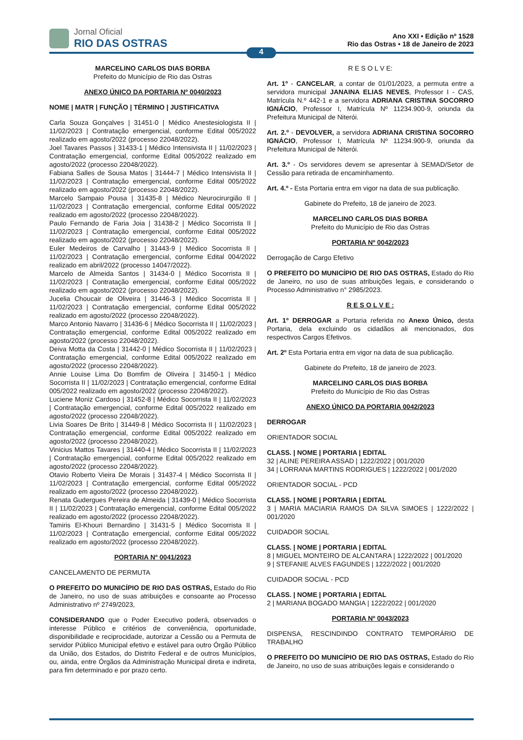Jornal Oficial
RIO DAS OSTRAS
Ano XXI • Edição nº 1528
Rio das Ostras • 18 de Janeiro de 2023
4
MARCELINO CARLOS DIAS BORBA
Prefeito do Município de Rio das Ostras
ANEXO ÚNICO DA PORTARIA Nº 0040/2023
NOME | MATR | FUNÇÃO | TÉRMINO | JUSTIFICATIVA
Carla Souza Gonçalves | 31451-0 | Médico Anestesiologista II | 11/02/2023 | Contratação emergencial, conforme Edital 005/2022 realizado em agosto/2022 (processo 22048/2022).
Joel Tavares Passos | 31433-1 | Médico Intensivista II | 11/02/2023 | Contratação emergencial, conforme Edital 005/2022 realizado em agosto/2022 (processo 22048/2022).
Fabiana Salles de Sousa Matos | 31444-7 | Médico Intensivista II | 11/02/2023 | Contratação emergencial, conforme Edital 005/2022 realizado em agosto/2022 (processo 22048/2022).
Marcelo Sampaio Pousa | 31435-8 | Médico Neurocirurgião II | 11/02/2023 | Contratação emergencial, conforme Edital 005/2022 realizado em agosto/2022 (processo 22048/2022).
Paulo Fernando de Faria Joia | 31438-2 | Médico Socorrista II | 11/02/2023 | Contratação emergencial, conforme Edital 005/2022 realizado em agosto/2022 (processo 22048/2022).
Euler Medeiros de Carvalho | 31443-9 | Médico Socorrista II | 11/02/2023 | Contratação emergencial, conforme Edital 004/2022 realizado em abril/2022 (processo 14047/2022).
Marcelo de Almeida Santos | 31434-0 | Médico Socorrista II | 11/02/2023 | Contratação emergencial, conforme Edital 005/2022 realizado em agosto/2022 (processo 22048/2022).
Jucelia Choucair de Oliveira | 31446-3 | Médico Socorrista II | 11/02/2023 | Contratação emergencial, conforme Edital 005/2022 realizado em agosto/2022 (processo 22048/2022).
Marco Antonio Navarro | 31436-6 | Médico Socorrista II | 11/02/2023 | Contratação emergencial, conforme Edital 005/2022 realizado em agosto/2022 (processo 22048/2022).
Deiva Motta da Costa | 31442-0 | Médico Socorrista II | 11/02/2023 | Contratação emergencial, conforme Edital 005/2022 realizado em agosto/2022 (processo 22048/2022).
Annie Louise Lima Do Bomfim de Oliveira | 31450-1 | Médico Socorrista II | 11/02/2023 | Contratação emergencial, conforme Edital 005/2022 realizado em agosto/2022 (processo 22048/2022).
Luciene Moniz Cardoso | 31452-8 | Médico Socorrista II | 11/02/2023 | Contratação emergencial, conforme Edital 005/2022 realizado em agosto/2022 (processo 22048/2022).
Livia Soares De Brito | 31449-8 | Médico Socorrista II | 11/02/2023 | Contratação emergencial, conforme Edital 005/2022 realizado em agosto/2022 (processo 22048/2022).
Vinicius Mattos Tavares | 31440-4 | Médico Socorrista II | 11/02/2023 | Contratação emergencial, conforme Edital 005/2022 realizado em agosto/2022 (processo 22048/2022).
Otavio Roberto Vieira De Morais | 31437-4 | Médico Socorrista II | 11/02/2023 | Contratação emergencial, conforme Edital 005/2022 realizado em agosto/2022 (processo 22048/2022).
Renata Gudergues Pereira de Almeida | 31439-0 | Médico Socorrista II | 11/02/2023 | Contratação emergencial, conforme Edital 005/2022 realizado em agosto/2022 (processo 22048/2022).
Tamiris El-Khouri Bernardino | 31431-5 | Médico Socorrista II | 11/02/2023 | Contratação emergencial, conforme Edital 005/2022 realizado em agosto/2022 (processo 22048/2022).
PORTARIA Nº 0041/2023
CANCELAMENTO DE PERMUTA
O PREFEITO DO MUNICÍPIO DE RIO DAS OSTRAS, Estado do Rio de Janeiro, no uso de suas atribuições e consoante ao Processo Administrativo nº 2749/2023,
CONSIDERANDO que o Poder Executivo poderá, observados o interesse Público e critérios de conveniência, oportunidade, disponibilidade e reciprocidade, autorizar a Cessão ou a Permuta de servidor Público Municipal efetivo e estável para outro Órgão Público da União, dos Estados, do Distrito Federal e de outros Municípios, ou, ainda, entre Órgãos da Administração Municipal direta e indireta, para fim determinado e por prazo certo.
R E S O L V E:
Art. 1º - CANCELAR, a contar de 01/01/2023, a permuta entre a servidora municipal JANAINA ELIAS NEVES, Professor I - CAS, Matrícula N.º 442-1 e a servidora ADRIANA CRISTINA SOCORRO IGNÁCIO, Professor I, Matrícula Nº 11234.900-9, oriunda da Prefeitura Municipal de Niterói.
Art. 2.º - DEVOLVER, a servidora ADRIANA CRISTINA SOCORRO IGNÁCIO, Professor I, Matrícula Nº 11234.900-9, oriunda da Prefeitura Municipal de Niterói.
Art. 3.º - Os servidores devem se apresentar à SEMAD/Setor de Cessão para retirada de encaminhamento.
Art. 4.º - Esta Portaria entra em vigor na data de sua publicação.
Gabinete do Prefeito, 18 de janeiro de 2023.
MARCELINO CARLOS DIAS BORBA
Prefeito do Município de Rio das Ostras
PORTARIA Nº 0042/2023
Derrogação de Cargo Efetivo
O PREFEITO DO MUNICÍPIO DE RIO DAS OSTRAS, Estado do Rio de Janeiro, no uso de suas atribuições legais, e considerando o Processo Administrativo n° 2985/2023.
R E S O L V E :
Art. 1º DERROGAR a Portaria referida no Anexo Único, desta Portaria, dela excluindo os cidadãos ali mencionados, dos respectivos Cargos Efetivos.
Art. 2º Esta Portaria entra em vigor na data de sua publicação.
Gabinete do Prefeito, 18 de janeiro de 2023.
MARCELINO CARLOS DIAS BORBA
Prefeito do Município de Rio das Ostras
ANEXO ÚNICO DA PORTARIA 0042/2023
DERROGAR
ORIENTADOR SOCIAL
CLASS. | NOME | PORTARIA | EDITAL
32 | ALINE PEREIRA ASSAD | 1222/2022 | 001/2020
34 | LORRANA MARTINS RODRIGUES | 1222/2022 | 001/2020
ORIENTADOR SOCIAL - PCD
CLASS. | NOME | PORTARIA | EDITAL
3 | MARIA MACIARIA RAMOS DA SILVA SIMOES | 1222/2022 | 001/2020
CUIDADOR SOCIAL
CLASS. | NOME | PORTARIA | EDITAL
8 | MIGUEL MONTEIRO DE ALCANTARA | 1222/2022 | 001/2020
9 | STEFANIE ALVES FAGUNDES | 1222/2022 | 001/2020
CUIDADOR SOCIAL - PCD
CLASS. | NOME | PORTARIA | EDITAL
2 | MARIANA BOGADO MANGIA | 1222/2022 | 001/2020
PORTARIA Nº 0043/2023
DISPENSA, RESCINDINDO CONTRATO TEMPORÁRIO DE TRABALHO
O PREFEITO DO MUNICÍPIO DE RIO DAS OSTRAS, Estado do Rio de Janeiro, no uso de suas atribuições legais e considerando o